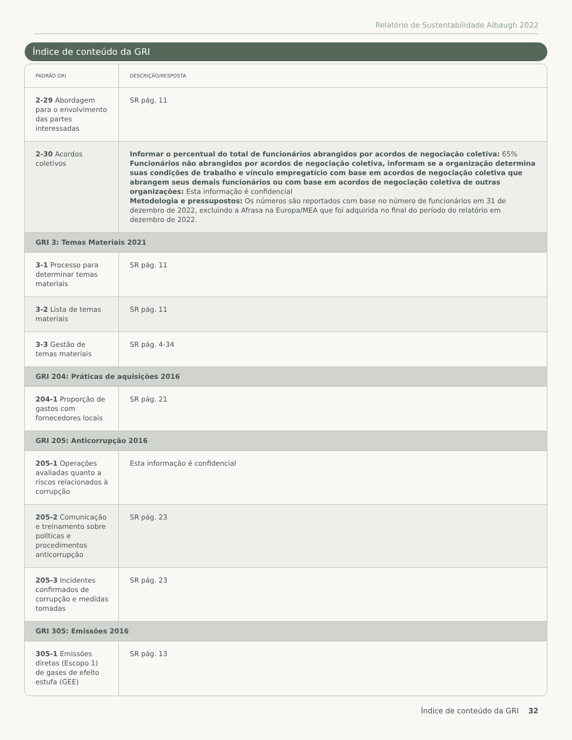Relatório de Sustentabilidade Albaugh 2022
Índice de conteúdo da GRI
| PADRÃO GRI | DESCRIÇÃO/RESPOSTA |
| --- | --- |
| 2-29 Abordagem para o envolvimento das partes interessadas | SR pág. 11 |
| 2-30 Acordos coletivos | Informar o percentual do total de funcionários abrangidos por acordos de negociação coletiva: 65% Funcionários não abrangidos por acordos de negociação coletiva, informam se a organização determina suas condições de trabalho e vínculo empregatício com base em acordos de negociação coletiva que abrangem seus demais funcionários ou com base em acordos de negociação coletiva de outras organizações: Esta informação é confidencial Metodologia e pressupostos: Os números são reportados com base no número de funcionários em 31 de dezembro de 2022, excluindo a Afrasa na Europa/MEA que foi adquirida no final do período do relatório em dezembro de 2022. |
| GRI 3: Temas Materiais 2021 | |
| 3-1 Processo para determinar temas materiais | SR pág. 11 |
| 3-2 Lista de temas materiais | SR pág. 11 |
| 3-3 Gestão de temas materiais | SR pág. 4-34 |
| GRI 204: Práticas de aquisições 2016 | |
| 204-1 Proporção de gastos com fornecedores locais | SR pág. 21 |
| GRI 205: Anticorrupção 2016 | |
| 205-1 Operações avaliadas quanto a riscos relacionados à corrupção | Esta informação é confidencial |
| 205-2 Comunicação e treinamento sobre políticas e procedimentos anticorrupção | SR pág. 23 |
| 205-3 Incidentes confirmados de corrupção e medidas tomadas | SR pág. 23 |
| GRI 305: Emissões 2016 | |
| 305-1 Emissões diretas (Escopo 1) de gases de efeito estufa (GEE) | SR pág. 13 |
Índice de conteúdo da GRI 32